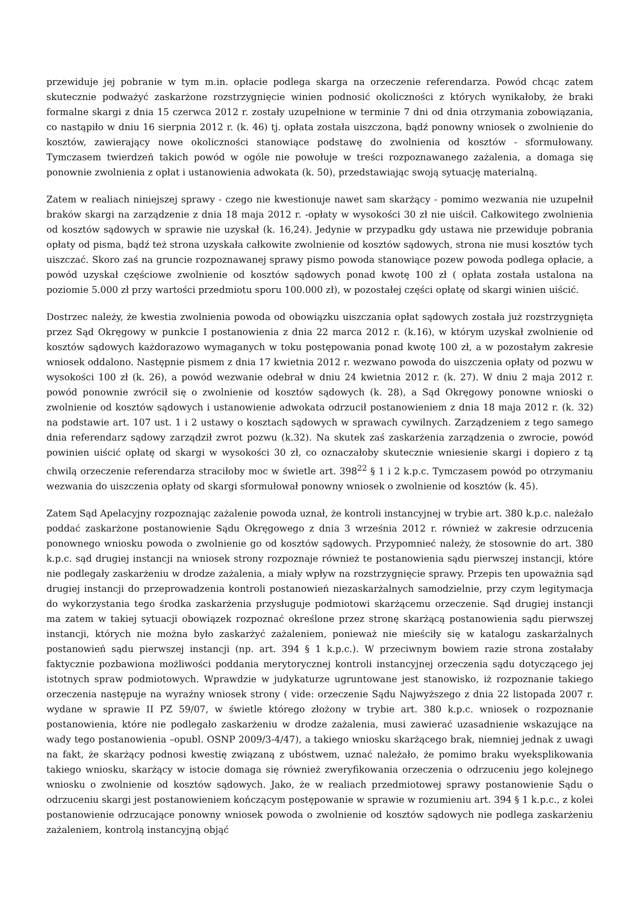przewiduje jej pobranie w tym m.in. opłacie podlega skarga na orzeczenie referendarza. Powód chcąc zatem skutecznie podważyć zaskarżone rozstrzygnięcie winien podnosić okoliczności z których wynikałoby, że braki formalne skargi z dnia 15 czerwca 2012 r. zostały uzupełnione w terminie 7 dni od dnia otrzymania zobowiązania, co nastąpiło w dniu 16 sierpnia 2012 r. (k. 46) tj. opłata została uiszczona, bądź ponowny wniosek o zwolnienie do kosztów, zawierający nowe okoliczności stanowiące podstawę do zwolnienia od kosztów - sformułowany. Tymczasem twierdzeń takich powód w ogóle nie powołuje w treści rozpoznawanego zażalenia, a domaga się ponownie zwolnienia z opłat i ustanowienia adwokata (k. 50), przedstawiając swoją sytuację materialną.
Zatem w realiach niniejszej sprawy - czego nie kwestionuje nawet sam skarżący - pomimo wezwania nie uzupełnił braków skargi na zarządzenie z dnia 18 maja 2012 r. -opłaty w wysokości 30 zł nie uiścił. Całkowitego zwolnienia od kosztów sądowych w sprawie nie uzyskał (k. 16,24). Jedynie w przypadku gdy ustawa nie przewiduje pobrania opłaty od pisma, bądź też strona uzyskała całkowite zwolnienie od kosztów sądowych, strona nie musi kosztów tych uiszczać. Skoro zaś na gruncie rozpoznawanej sprawy pismo powoda stanowiące pozew powoda podlega opłacie, a powód uzyskał częściowe zwolnienie od kosztów sądowych ponad kwotę 100 zł ( opłata została ustalona na poziomie 5.000 zł przy wartości przedmiotu sporu 100.000 zł), w pozostałej części opłatę od skargi winien uiścić.
Dostrzec należy, że kwestia zwolnienia powoda od obowiązku uiszczania opłat sądowych została już rozstrzygnięta przez Sąd Okręgowy w punkcie I postanowienia z dnia 22 marca 2012 r. (k.16), w którym uzyskał zwolnienie od kosztów sądowych każdorazowo wymaganych w toku postępowania ponad kwotę 100 zł, a w pozostałym zakresie wniosek oddalono. Następnie pismem z dnia 17 kwietnia 2012 r. wezwano powoda do uiszczenia opłaty od pozwu w wysokości 100 zł (k. 26), a powód wezwanie odebrał w dniu 24 kwietnia 2012 r. (k. 27). W dniu 2 maja 2012 r. powód ponownie zwrócił się o zwolnienie od kosztów sądowych (k. 28), a Sąd Okręgowy ponowne wnioski o zwolnienie od kosztów sądowych i ustanowienie adwokata odrzucił postanowieniem z dnia 18 maja 2012 r. (k. 32) na podstawie art. 107 ust. 1 i 2 ustawy o kosztach sądowych w sprawach cywilnych. Zarządzeniem z tego samego dnia referendarz sądowy zarządził zwrot pozwu (k.32). Na skutek zaś zaskarżenia zarządzenia o zwrocie, powód powinien uiścić opłatę od skargi w wysokości 30 zł, co oznaczałoby skutecznie wniesienie skargi i dopiero z tą chwilą orzeczenie referendarza straciłoby moc w świetle art. 398<sup>22</sup> § 1 i 2 k.p.c. Tymczasem powód po otrzymaniu wezwania do uiszczenia opłaty od skargi sformułował ponowny wniosek o zwolnienie od kosztów (k. 45).
Zatem Sąd Apelacyjny rozpoznając zażalenie powoda uznał, że kontroli instancyjnej w trybie art. 380 k.p.c. należało poddać zaskarżone postanowienie Sądu Okręgowego z dnia 3 września 2012 r. również w zakresie odrzucenia ponownego wniosku powoda o zwolnienie go od kosztów sądowych. Przypomnieć należy, że stosownie do art. 380 k.p.c. sąd drugiej instancji na wniosek strony rozpoznaje również te postanowienia sądu pierwszej instancji, które nie podlegały zaskarżeniu w drodze zażalenia, a miały wpływ na rozstrzygnięcie sprawy. Przepis ten upoważnia sąd drugiej instancji do przeprowadzenia kontroli postanowień niezaskarżalnych samodzielnie, przy czym legitymacja do wykorzystania tego środka zaskarżenia przysługuje podmiotowi skarżącemu orzeczenie. Sąd drugiej instancji ma zatem w takiej sytuacji obowiązek rozpoznać określone przez stronę skarżącą postanowienia sądu pierwszej instancji, których nie można było zaskarżyć zażaleniem, ponieważ nie mieściły się w katalogu zaskarżalnych postanowień sądu pierwszej instancji (np. art. 394 § 1 k.p.c.). W przeciwnym bowiem razie strona zostałaby faktycznie pozbawiona możliwości poddania merytorycznej kontroli instancyjnej orzeczenia sądu dotyczącego jej istotnych spraw podmiotowych. Wprawdzie w judykaturze ugruntowane jest stanowisko, iż rozpoznanie takiego orzeczenia następuje na wyraźny wniosek strony ( vide: orzeczenie Sądu Najwyższego z dnia 22 listopada 2007 r. wydane w sprawie II PZ 59/07, w świetle którego złożony w trybie art. 380 k.p.c. wniosek o rozpoznanie postanowienia, które nie podlegało zaskarżeniu w drodze zażalenia, musi zawierać uzasadnienie wskazujące na wady tego postanowienia –opubl. OSNP 2009/3-4/47), a takiego wniosku skarżącego brak, niemniej jednak z uwagi na fakt, że skarżący podnosi kwestię związaną z ubóstwem, uznać należało, że pomimo braku wyeksplikowania takiego wniosku, skarżący w istocie domaga się również zweryfikowania orzeczenia o odrzuceniu jego kolejnego wniosku o zwolnienie od kosztów sądowych. Jako, że w realiach przedmiotowej sprawy postanowienie Sądu o odrzuceniu skargi jest postanowieniem kończącym postępowanie w sprawie w rozumieniu art. 394 § 1 k.p.c., z kolei postanowienie odrzucające ponowny wniosek powoda o zwolnienie od kosztów sądowych nie podlega zaskarżeniu zażaleniem, kontrolą instancyjną objąć